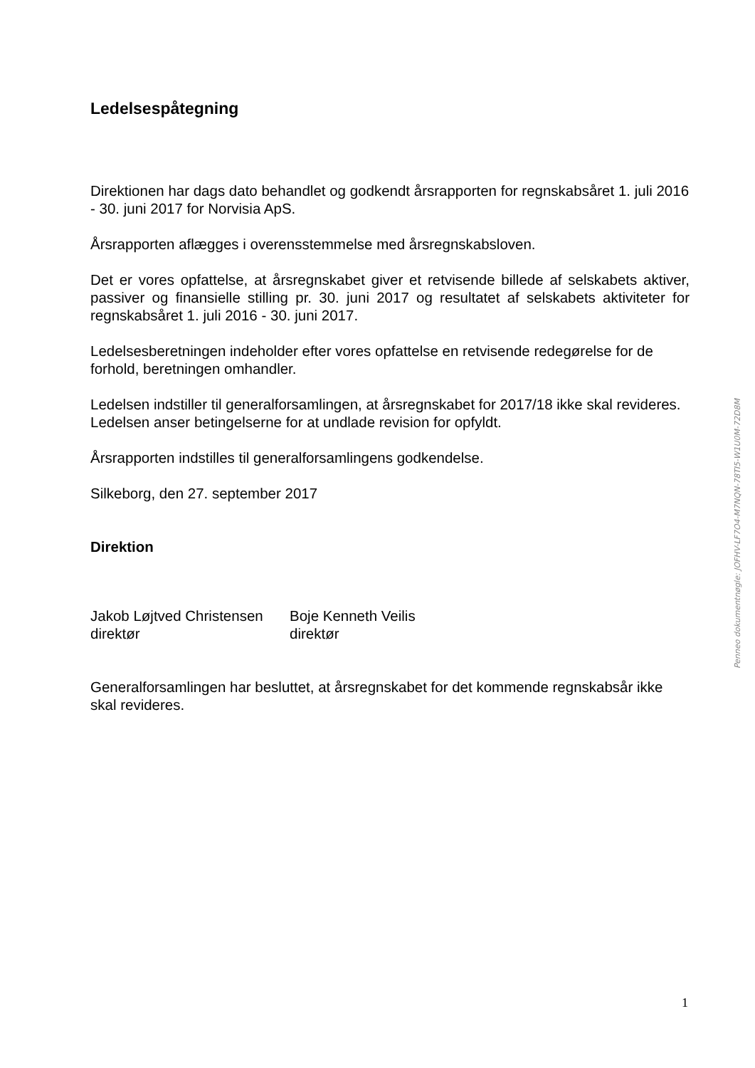Ledelsespåtegning
Direktionen har dags dato behandlet og godkendt årsrapporten for regnskabsåret 1. juli 2016 - 30. juni 2017 for Norvisia ApS.
Årsrapporten aflægges i overensstemmelse med årsregnskabsloven.
Det er vores opfattelse, at årsregnskabet giver et retvisende billede af selskabets aktiver, passiver og finansielle stilling pr. 30. juni 2017 og resultatet af selskabets aktiviteter for regnskabsåret 1. juli 2016 - 30. juni 2017.
Ledelsesberetningen indeholder efter vores opfattelse en retvisende redegørelse for de forhold, beretningen omhandler.
Ledelsen indstiller til generalforsamlingen, at årsregnskabet for 2017/18 ikke skal revideres. Ledelsen anser betingelserne for at undlade revision for opfyldt.
Årsrapporten indstilles til generalforsamlingens godkendelse.
Silkeborg, den 27. september 2017
Direktion
Jakob Løjtved Christensen
direktør
Boje Kenneth Veilis
direktør
Generalforsamlingen har besluttet, at årsregnskabet for det kommende regnskabsår ikke skal revideres.
Penneo dokumentnøgle: JOFHV-LF7O4-M7NQN-78TI5-W1U0M-72D8M
1